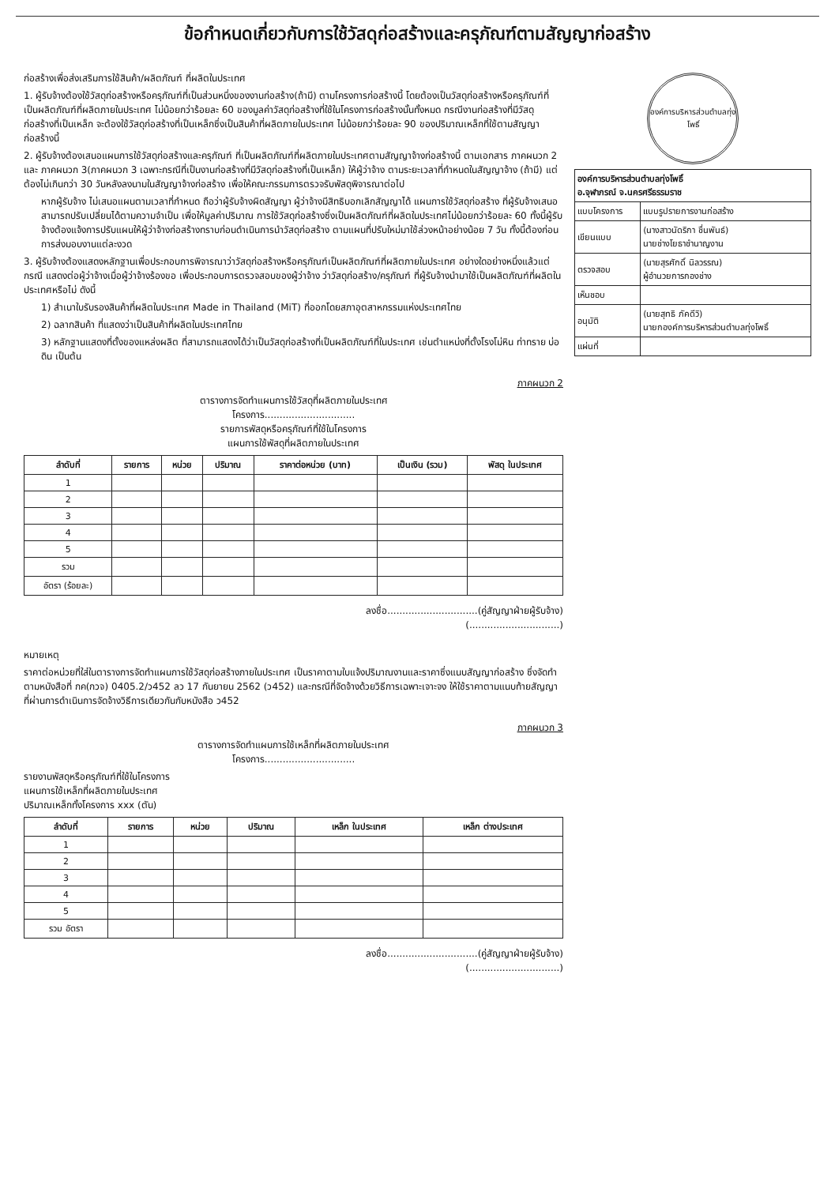ข้อกำหนดเกี่ยวกับการใช้วัสดุก่อสร้างและครุภัณฑ์ตามสัญญาก่อสร้าง
ก่อสร้างเพื่อส่งเสริมการใช้สินค้า/ผลิตภัณฑ์ ที่ผลิตในประเทศ
1. ผู้รับจ้างต้องใช้วัสดุก่อสร้างหรือครุภัณฑ์ที่เป็นส่วนหนึ่งของงานก่อสร้าง(ถ้ามี) ตามโครงการก่อสร้างนี้ โดยต้องเป็นวัสดุก่อสร้างหรือครุภัณฑ์ที่เป็นผลิตภัณฑ์ที่ผลิตภายในประเทศ ไม่น้อยกว่าร้อยละ 60 ของมูลค่าวัสดุก่อสร้างที่ใช้ในโครงการก่อสร้างนั้นทั้งหมด กรณีงานก่อสร้างที่มีวัสดุก่อสร้างที่เป็นเหล็ก จะต้องใช้วัสดุก่อสร้างที่เป็นเหล็กซึ่งเป็นสินค้าที่ผลิตภายในประเทศ ไม่น้อยกว่าร้อยละ 90 ของปริมาณเหล็กที่ใช้ตามสัญญาก่อสร้างนี้
2. ผู้รับจ้างต้องเสนอแผนการใช้วัสดุก่อสร้างและครุภัณฑ์ ที่เป็นผลิตภัณฑ์ที่ผลิตภายในประเทศตามสัญญาจ้างก่อสร้างนี้ ตามเอกสาร ภาคผนวก 2 และ ภาคผนวก 3(ภาคผนวก 3 เฉพาะกรณีที่เป็นงานก่อสร้างที่มีวัสดุก่อสร้างที่เป็นเหล็ก) ให้ผู้ว่าจ้าง ตามระยะเวลาที่กำหนดในสัญญาจ้าง (ถ้ามี) แต่ต้องไม่เกินกว่า 30 วันหลังลงนามในสัญญาจ้างก่อสร้าง เพื่อให้คณะกรรมการตรวจรับพัสดุพิจารณาต่อไป
หากผู้รับจ้าง ไม่เสนอแผนตามเวลาที่กำหนด ถือว่าผู้รับจ้างผิดสัญญา ผู้ว่าจ้างมีสิทธิบอกเลิกสัญญาได้ แผนการใช้วัสดุก่อสร้าง ที่ผู้รับจ้างเสนอ สามารถปรับเปลี่ยนได้ตามความจำเป็น เพื่อให้มูลค่าปริมาณ การใช้วัสดุก่อสร้างซึ่งเป็นผลิตภัณฑ์ที่ผลิตในประเทศไม่น้อยกว่าร้อยละ 60 ทั้งนี้ผู้รับจ้างต้องแจ้งการปรับแผนให้ผู้ว่าจ้างก่อสร้างทราบก่อนดำเนินการนำวัสดุก่อสร้าง ตามแผนที่ปรับใหม่มาใช้ล่วงหน้าอย่างน้อย 7 วัน ทั้งนี้ต้องก่อนการส่งมอบงานแต่ละงวด
3. ผู้รับจ้างต้องแสดงหลักฐานเพื่อประกอบการพิจารณาว่าวัสดุก่อสร้างหรือครุภัณฑ์เป็นผลิตภัณฑ์ที่ผลิตภายในประเทศ อย่างใดอย่างหนึ่งแล้วแต่กรณี แสดงต่อผู้ว่าจ้างเมื่อผู้ว่าจ้างร้องขอ เพื่อประกอบการตรวจสอบของผู้ว่าจ้าง ว่าวัสดุก่อสร้าง/ครุภัณฑ์ ที่ผู้รับจ้างนำมาใช้เป็นผลิตภัณฑ์ที่ผลิตในประเทศหรือไม่ ดังนี้
1) สำเนาใบรับรองสินค้าที่ผลิตในประเทศ Made in Thailand (MiT) ที่ออกโดยสภาอุตสาหกรรมแห่งประเทศไทย
2) ฉลากสินค้า ที่แสดงว่าเป็นสินค้าที่ผลิตในประเทศไทย
3) หลักฐานแสดงที่ตั้งของแหล่งผลิต ที่สามารถแสดงได้ว่าเป็นวัสดุก่อสร้างที่เป็นผลิตภัณฑ์ที่ในประเทศ เช่นตำแหน่งที่ตั้งโรงโม่หิน ท่าทราย บ่อดิน เป็นต้น
ภาคผนวก 2
ตารางการจัดทำแผนการใช้วัสดุที่ผลิตภายในประเทศ
โครงการ..............................
รายการพัสดุหรือครุภัณฑ์ที่ใช้ในโครงการ
แผนการใช้พัสดุที่ผลิตภายในประเทศ
| ลำดับที่ | รายการ | หน่วย | ปริมาณ | ราคาต่อหน่วย (บาท) | เป็นเงิน (รวม) | พัสดุ ในประเทศ |
| --- | --- | --- | --- | --- | --- | --- |
| 1 | | | | | | |
| 2 | | | | | | |
| 3 | | | | | | |
| 4 | | | | | | |
| 5 | | | | | | |
| รวม | | | | | | |
| อัตรา (ร้อยละ) | | | | | | |
ลงชื่อ..............................(คู่สัญญาฝ่ายผู้รับจ้าง)
(..............................)
หมายเหตุ
ราคาต่อหน่วยที่ใส่ในตารางการจัดทำแผนการใช้วัสดุก่อสร้างภายในประเทศ เป็นราคาตามใบแจ้งปริมาณงานและราคาซึ่งแนบสัญญาก่อสร้าง ซึ่งจัดทำตามหนังสือที่ กค(กวจ) 0405.2/ว452 ลว 17 กันยายน 2562 (ว452) และกรณีที่จัดจ้างด้วยวิธีการเฉพาะเจาะจง ให้ใช้ราคาตามแนบท้ายสัญญา ที่ผ่านการดำเนินการจัดจ้างวิธีการเดียวกันกับหนังสือ ว452
ภาคผนวก 3
ตารางการจัดทำแผนการใช้เหล็กที่ผลิตภายในประเทศ
โครงการ..............................
รายงานพัสดุหรือครุภัณฑ์ที่ใช้ในโครงการ
แผนการใช้เหล็กที่ผลิตภายในประเทศ
ปริมาณเหล็กทั้งโครงการ xxx (ตัน)
| ลำดับที่ | รายการ | หน่วย | ปริมาณ | เหล็ก ในประเทศ | เหล็ก ต่างประเทศ |
| --- | --- | --- | --- | --- | --- |
| 1 | | | | | |
| 2 | | | | | |
| 3 | | | | | |
| 4 | | | | | |
| 5 | | | | | |
| รวม อัตรา | | | | | |
ลงชื่อ..............................(คู่สัญญาฝ่ายผู้รับจ้าง)
(..............................)
องค์การบริหารส่วนตำบลทุ่งโพธิ์
| องค์การบริหารส่วนตำบลทุ่งโพธิ์ อ.จุฬาภรณ์ จ.นครศรีธรรมราช | |
| แบบโครงการ | แบบรูปรายการงานก่อสร้าง |
| เขียนแบบ | (นางสาวนัดริกา ชื่นพันธ์) นายช่างโยธาชำนาญงาน |
| ตรวจสอบ | (นายสุรศักดิ์ นิลวรรณ) ผู้อำนวยการกองช่าง |
| เห็นชอบ | |
| อนุมัติ | (นายสุทธิ ภัคดีวิ) นายกองค์การบริหารส่วนตำบลทุ่งโพธิ์ |
| แผ่นที่ | |